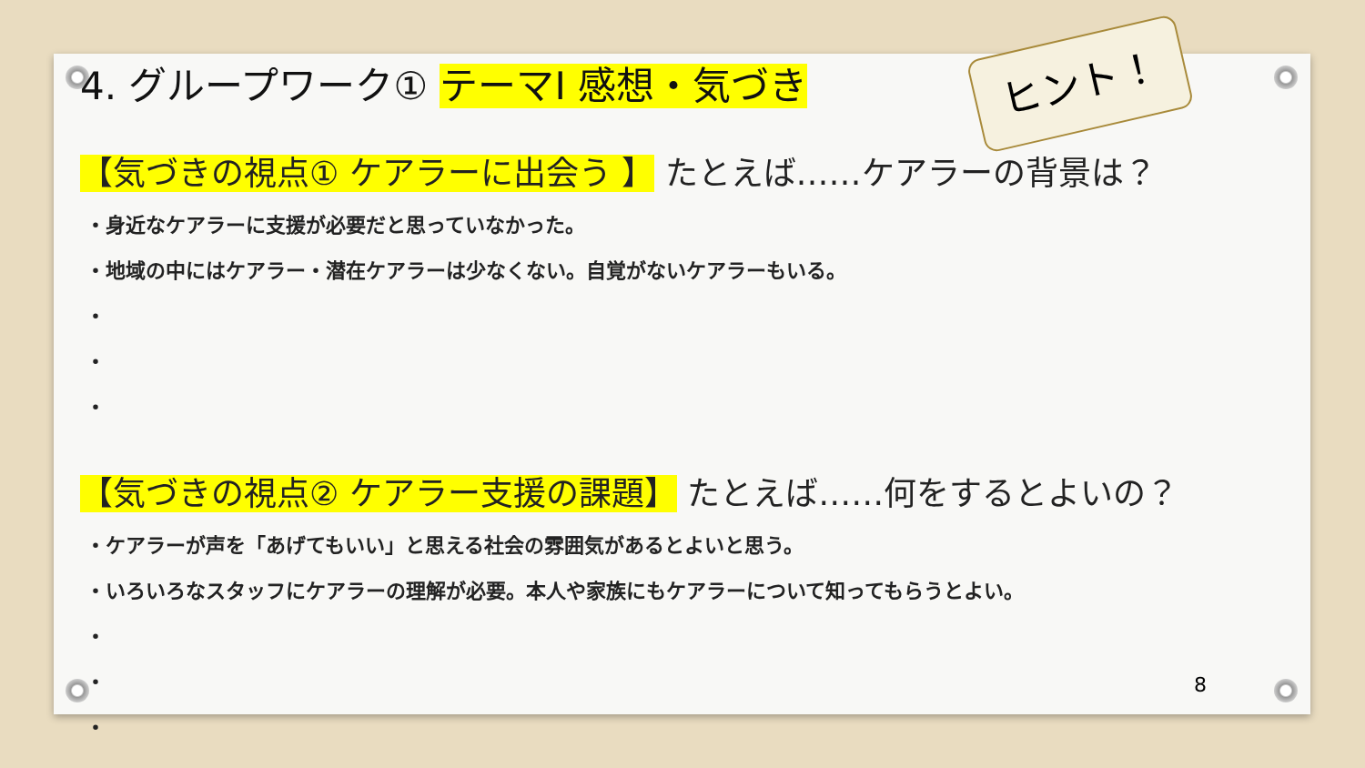4. グループワーク① テーマⅠ 感想・気づき
【気づきの視点① ケアラーに出会う 】 たとえば……ケアラーの背景は？
・身近なケアラーに支援が必要だと思っていなかった。
・地域の中にはケアラー・潜在ケアラーは少なくない。自覚がないケアラーもいる。
・
・
・
【気づきの視点② ケアラー支援の課題】 たとえば……何をするとよいの？
・ケアラーが声を「あげてもいい」と思える社会の雰囲気があるとよいと思う。
・いろいろなスタッフにケアラーの理解が必要。本人や家族にもケアラーについて知ってもらうとよい。
・
・
・
ヒント！
8